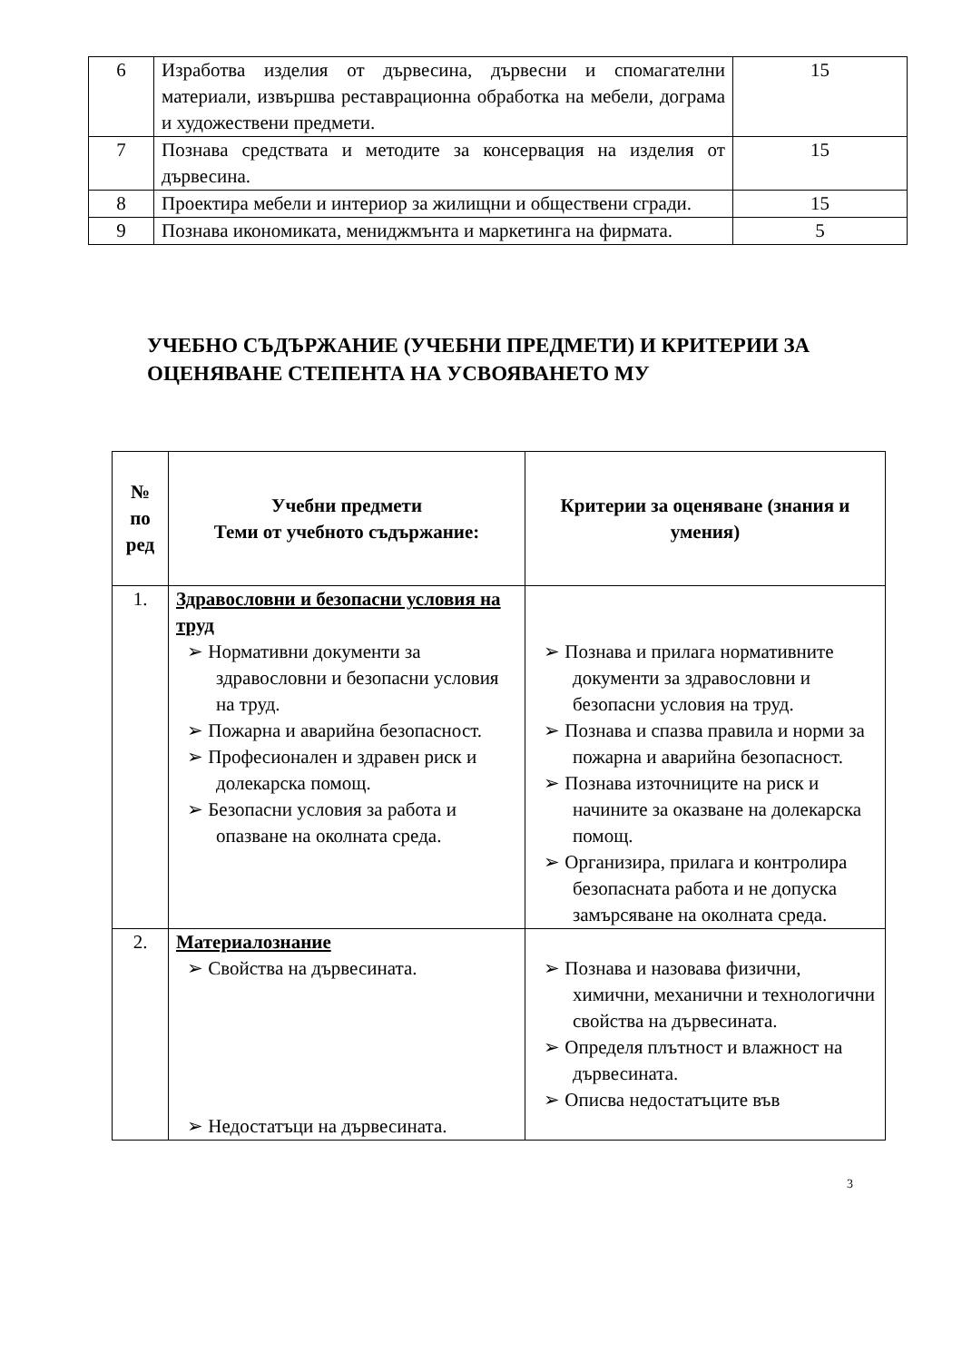| 6 | Изработва изделия от дървесина, дървесни и спомагателни материали, извършва реставрационна обработка на мебели, дограма и художествени предмети. | 15 |
| 7 | Познава средствата и методите за консервация на изделия от дървесина. | 15 |
| 8 | Проектира мебели и интериор за жилищни и обществени сгради. | 15 |
| 9 | Познава икономиката, мениджмънта и маркетинга на фирмата. | 5 |
УЧЕБНО СЪДЪРЖАНИЕ (УЧЕБНИ ПРЕДМЕТИ) И КРИТЕРИИ ЗА ОЦЕНЯВАНЕ СТЕПЕНТА НА УСВОЯВАНЕТО МУ
| № по ред | Учебни предмети Теми от учебното съдържание: | Критерии за оценяване (знания и умения) |
| --- | --- | --- |
| 1. | Здравословни и безопасни условия на труд ➢ Нормативни документи за здравословни и безопасни условия на труд. ➢ Пожарна и аварийна безопасност. ➢ Професионален и здравен риск и долекарска помощ. ➢ Безопасни условия за работа и опазване на околната среда. | ➢ Познава и прилага нормативните документи за здравословни и безопасни условия на труд. ➢ Познава и спазва правила и норми за пожарна и аварийна безопасност. ➢ Познава източниците на риск и начините за оказване на долекарска помощ. ➢ Организира, прилага и контролира безопасната работа и не допуска замърсяване на околната среда. |
| 2. | Материалознание ➢ Свойства на дървесината. ➢ Недостатъци на дървесината. | ➢ Познава и назовава физични, химични, механични и технологични свойства на дървесината. ➢ Определя плътност и влажност на дървесината. ➢ Описва недостатъците във |
3